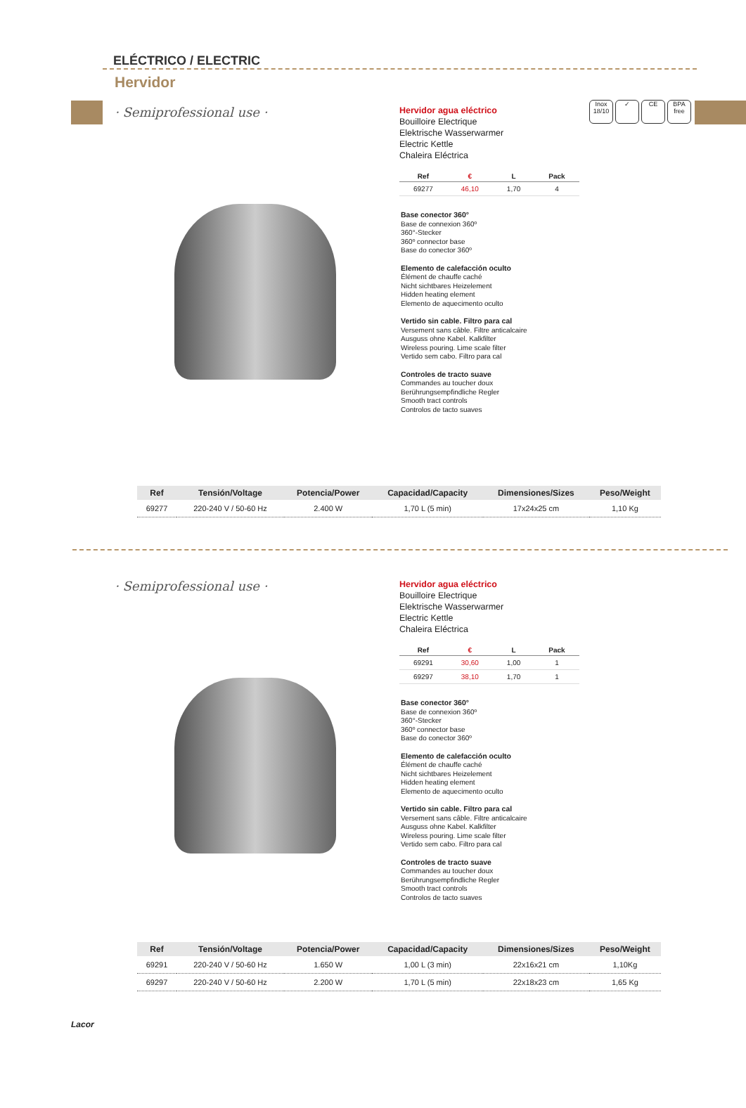Inox 18/10
✓ CE BPA free
ELÉCTRICO / ELECTRIC
Hervidor
· Semiprofessional use ·
Hervidor agua eléctrico
Bouilloire Electrique
Elektrische Wasserwarmer
Electric Kettle
Chaleira Eléctrica
| Ref | € | L | Pack |
| --- | --- | --- | --- |
| 69277 | 46,10 | 1,70 | 4 |
Base conector 360°
Base de connexion 360º
360°-Stecker
360º connector base
Base do conector 360º
Elemento de calefacción oculto
Élément de chauffe caché
Nicht sichtbares Heizelement
Hidden heating element
Elemento de aquecimento oculto
Vertido sin cable. Filtro para cal
Versement sans câble. Filtre anticalcaire
Ausguss ohne Kabel. Kalkfilter
Wireless pouring. Lime scale filter
Vertido sem cabo. Filtro para cal
Controles de tracto suave
Commandes au toucher doux
Berührungsempfindliche Regler
Smooth tract controls
Controlos de tacto suaves
| Ref | Tensión/Voltage | Potencia/Power | Capacidad/Capacity | Dimensiones/Sizes | Peso/Weight |
| --- | --- | --- | --- | --- | --- |
| 69277 | 220-240 V / 50-60 Hz | 2.400 W | 1,70 L (5 min) | 17x24x25 cm | 1,10 Kg |
· Semiprofessional use ·
Hervidor agua eléctrico
Bouilloire Electrique
Elektrische Wasserwarmer
Electric Kettle
Chaleira Eléctrica
| Ref | € | L | Pack |
| --- | --- | --- | --- |
| 69291 | 30,60 | 1,00 | 1 |
| 69297 | 38,10 | 1,70 | 1 |
Base conector 360°
Base de connexion 360º
360°-Stecker
360º connector base
Base do conector 360º
Elemento de calefacción oculto
Élément de chauffe caché
Nicht sichtbares Heizelement
Hidden heating element
Elemento de aquecimento oculto
Vertido sin cable. Filtro para cal
Versement sans câble. Filtre anticalcaire
Ausguss ohne Kabel. Kalkfilter
Wireless pouring. Lime scale filter
Vertido sem cabo. Filtro para cal
Controles de tracto suave
Commandes au toucher doux
Berührungsempfindliche Regler
Smooth tract controls
Controlos de tacto suaves
| Ref | Tensión/Voltage | Potencia/Power | Capacidad/Capacity | Dimensiones/Sizes | Peso/Weight |
| --- | --- | --- | --- | --- | --- |
| 69291 | 220-240 V / 50-60 Hz | 1.650 W | 1,00 L (3 min) | 22x16x21 cm | 1,10Kg |
| 69297 | 220-240 V / 50-60 Hz | 2.200 W | 1,70 L (5 min) | 22x18x23 cm | 1,65 Kg |
Lacor